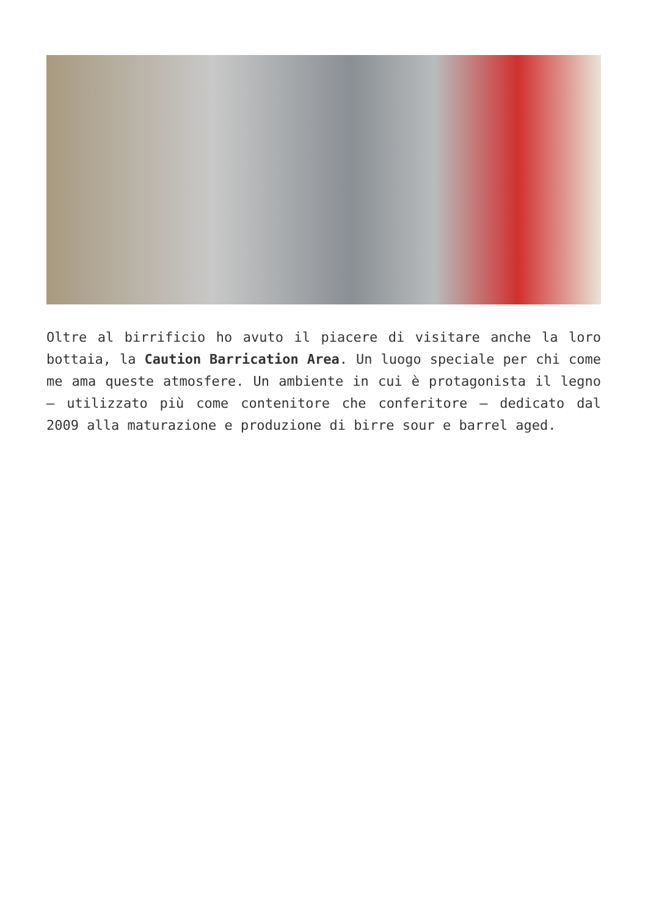Oltre al birrificio ho avuto il piacere di visitare anche la loro bottaia, la Caution Barrication Area. Un luogo speciale per chi come me ama queste atmosfere. Un ambiente in cui è protagonista il legno – utilizzato più come contenitore che conferitore – dedicato dal 2009 alla maturazione e produzione di birre sour e barrel aged.